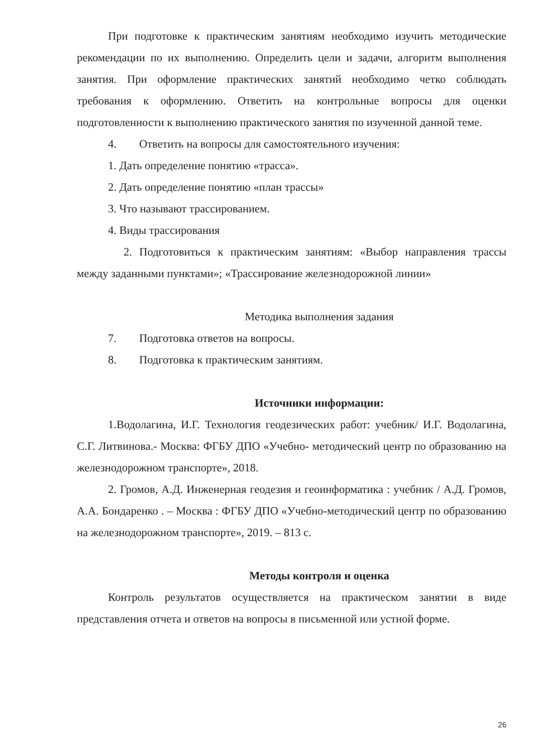При подготовке к практическим занятиям необходимо изучить методические рекомендации по их выполнению. Определить цели и задачи, алгоритм выполнения занятия. При оформление практических занятий необходимо четко соблюдать требования к оформлению. Ответить на контрольные вопросы для оценки подготовленности к выполнению практического занятия по изученной данной теме.
4. Ответить на вопросы для самостоятельного изучения:
1. Дать определение понятию «трасса».
2. Дать определение понятию «план трассы»
3. Что называют трассированием.
4. Виды трассирования
2. Подготовиться к практическим занятиям: «Выбор направления трассы между заданными пунктами»; «Трассирование железнодорожной линии»
Методика выполнения задания
7. Подготовка ответов на вопросы.
8. Подготовка к практическим занятиям.
Источники информации:
1.Водолагина, И.Г. Технология геодезических работ: учебник/ И.Г. Водолагина, С.Г. Литвинова.- Москва: ФГБУ ДПО «Учебно- методический центр по образованию на железнодорожном транспорте», 2018.
2. Громов, А.Д. Инженерная геодезия и геоинформатика : учебник / А.Д. Громов, А.А. Бондаренко . – Москва : ФГБУ ДПО «Учебно-методический центр по образованию на железнодорожном транспорте», 2019. – 813 с.
Методы контроля и оценка
Контроль результатов осуществляется на практическом занятии в виде представления отчета и ответов на вопросы в письменной или устной форме.
26